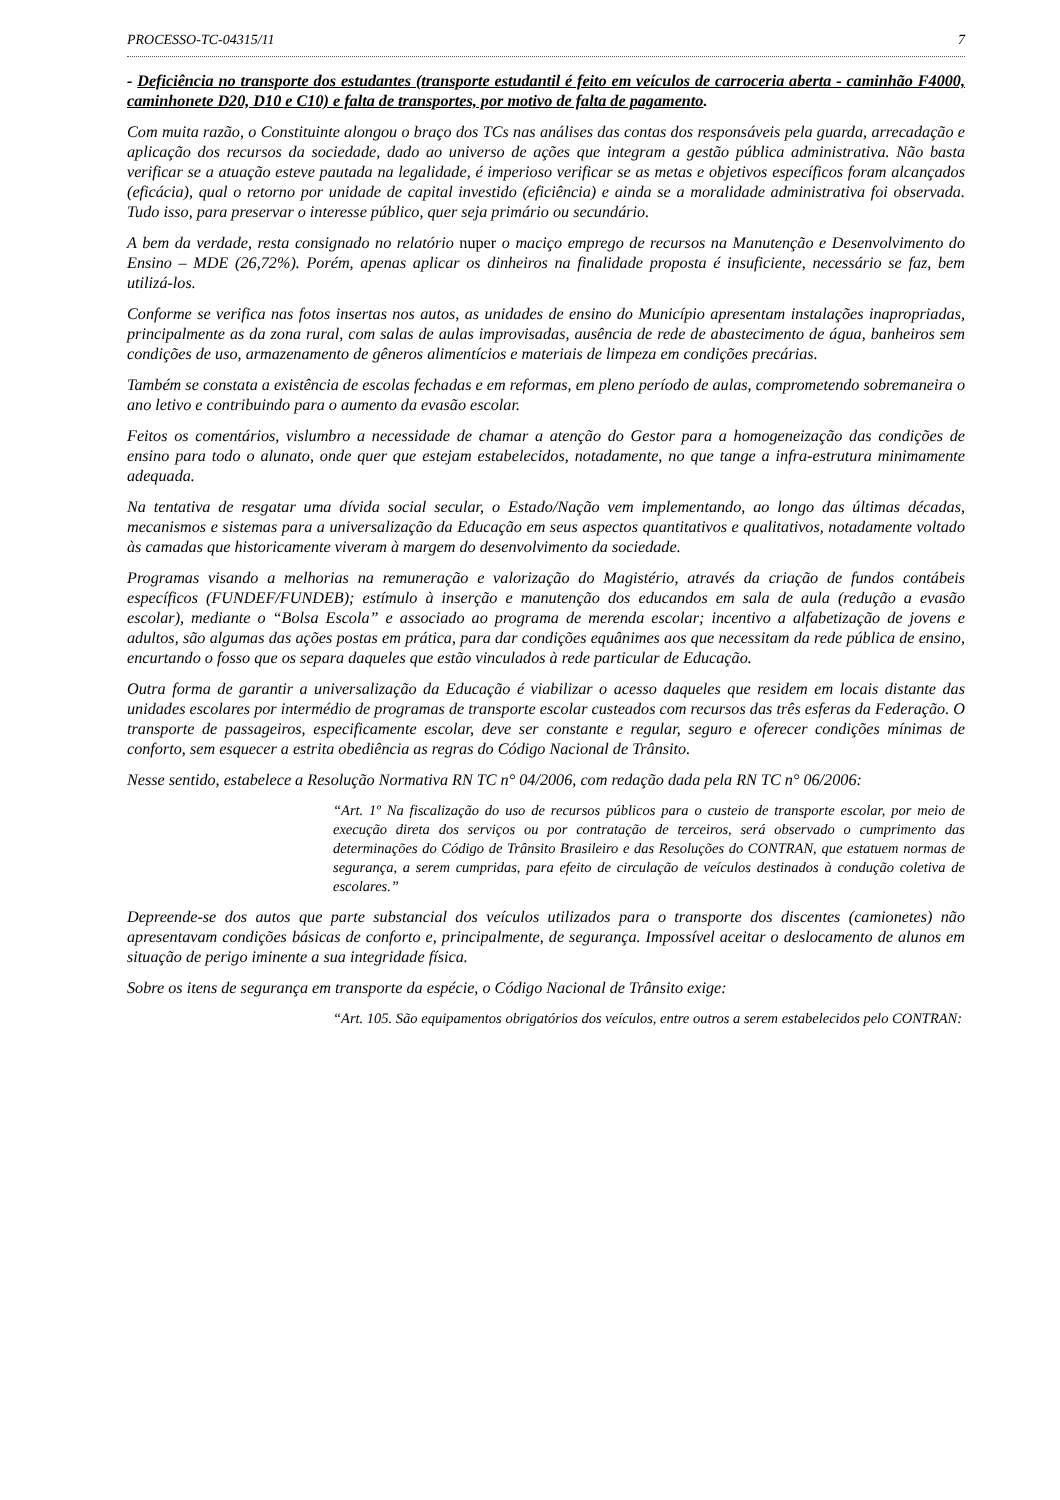PROCESSO-TC-04315/11 7
- Deficiência no transporte dos estudantes (transporte estudantil é feito em veículos de carroceria aberta - caminhão F4000, caminhonete D20, D10 e C10) e falta de transportes, por motivo de falta de pagamento.
Com muita razão, o Constituinte alongou o braço dos TCs nas análises das contas dos responsáveis pela guarda, arrecadação e aplicação dos recursos da sociedade, dado ao universo de ações que integram a gestão pública administrativa. Não basta verificar se a atuação esteve pautada na legalidade, é imperioso verificar se as metas e objetivos específicos foram alcançados (eficácia), qual o retorno por unidade de capital investido (eficiência) e ainda se a moralidade administrativa foi observada. Tudo isso, para preservar o interesse público, quer seja primário ou secundário.
A bem da verdade, resta consignado no relatório nuper o maciço emprego de recursos na Manutenção e Desenvolvimento do Ensino – MDE (26,72%). Porém, apenas aplicar os dinheiros na finalidade proposta é insuficiente, necessário se faz, bem utilizá-los.
Conforme se verifica nas fotos insertas nos autos, as unidades de ensino do Município apresentam instalações inapropriadas, principalmente as da zona rural, com salas de aulas improvisadas, ausência de rede de abastecimento de água, banheiros sem condições de uso, armazenamento de gêneros alimentícios e materiais de limpeza em condições precárias.
Também se constata a existência de escolas fechadas e em reformas, em pleno período de aulas, comprometendo sobremaneira o ano letivo e contribuindo para o aumento da evasão escolar.
Feitos os comentários, vislumbro a necessidade de chamar a atenção do Gestor para a homogeneização das condições de ensino para todo o alunato, onde quer que estejam estabelecidos, notadamente, no que tange a infra-estrutura minimamente adequada.
Na tentativa de resgatar uma dívida social secular, o Estado/Nação vem implementando, ao longo das últimas décadas, mecanismos e sistemas para a universalização da Educação em seus aspectos quantitativos e qualitativos, notadamente voltado às camadas que historicamente viveram à margem do desenvolvimento da sociedade.
Programas visando a melhorias na remuneração e valorização do Magistério, através da criação de fundos contábeis específicos (FUNDEF/FUNDEB); estímulo à inserção e manutenção dos educandos em sala de aula (redução a evasão escolar), mediante o “Bolsa Escola” e associado ao programa de merenda escolar; incentivo a alfabetização de jovens e adultos, são algumas das ações postas em prática, para dar condições equânimes aos que necessitam da rede pública de ensino, encurtando o fosso que os separa daqueles que estão vinculados à rede particular de Educação.
Outra forma de garantir a universalização da Educação é viabilizar o acesso daqueles que residem em locais distante das unidades escolares por intermédio de programas de transporte escolar custeados com recursos das três esferas da Federação. O transporte de passageiros, especificamente escolar, deve ser constante e regular, seguro e oferecer condições mínimas de conforto, sem esquecer a estrita obediência as regras do Código Nacional de Trânsito.
Nesse sentido, estabelece a Resolução Normativa RN TC n° 04/2006, com redação dada pela RN TC n° 06/2006:
“Art. 1º Na fiscalização do uso de recursos públicos para o custeio de transporte escolar, por meio de execução direta dos serviços ou por contratação de terceiros, será observado o cumprimento das determinações do Código de Trânsito Brasileiro e das Resoluções do CONTRAN, que estatuem normas de segurança, a serem cumpridas, para efeito de circulação de veículos destinados à condução coletiva de escolares.”
Depreende-se dos autos que parte substancial dos veículos utilizados para o transporte dos discentes (camionetes) não apresentavam condições básicas de conforto e, principalmente, de segurança. Impossível aceitar o deslocamento de alunos em situação de perigo iminente a sua integridade física.
Sobre os itens de segurança em transporte da espécie, o Código Nacional de Trânsito exige:
“Art. 105. São equipamentos obrigatórios dos veículos, entre outros a serem estabelecidos pelo CONTRAN: